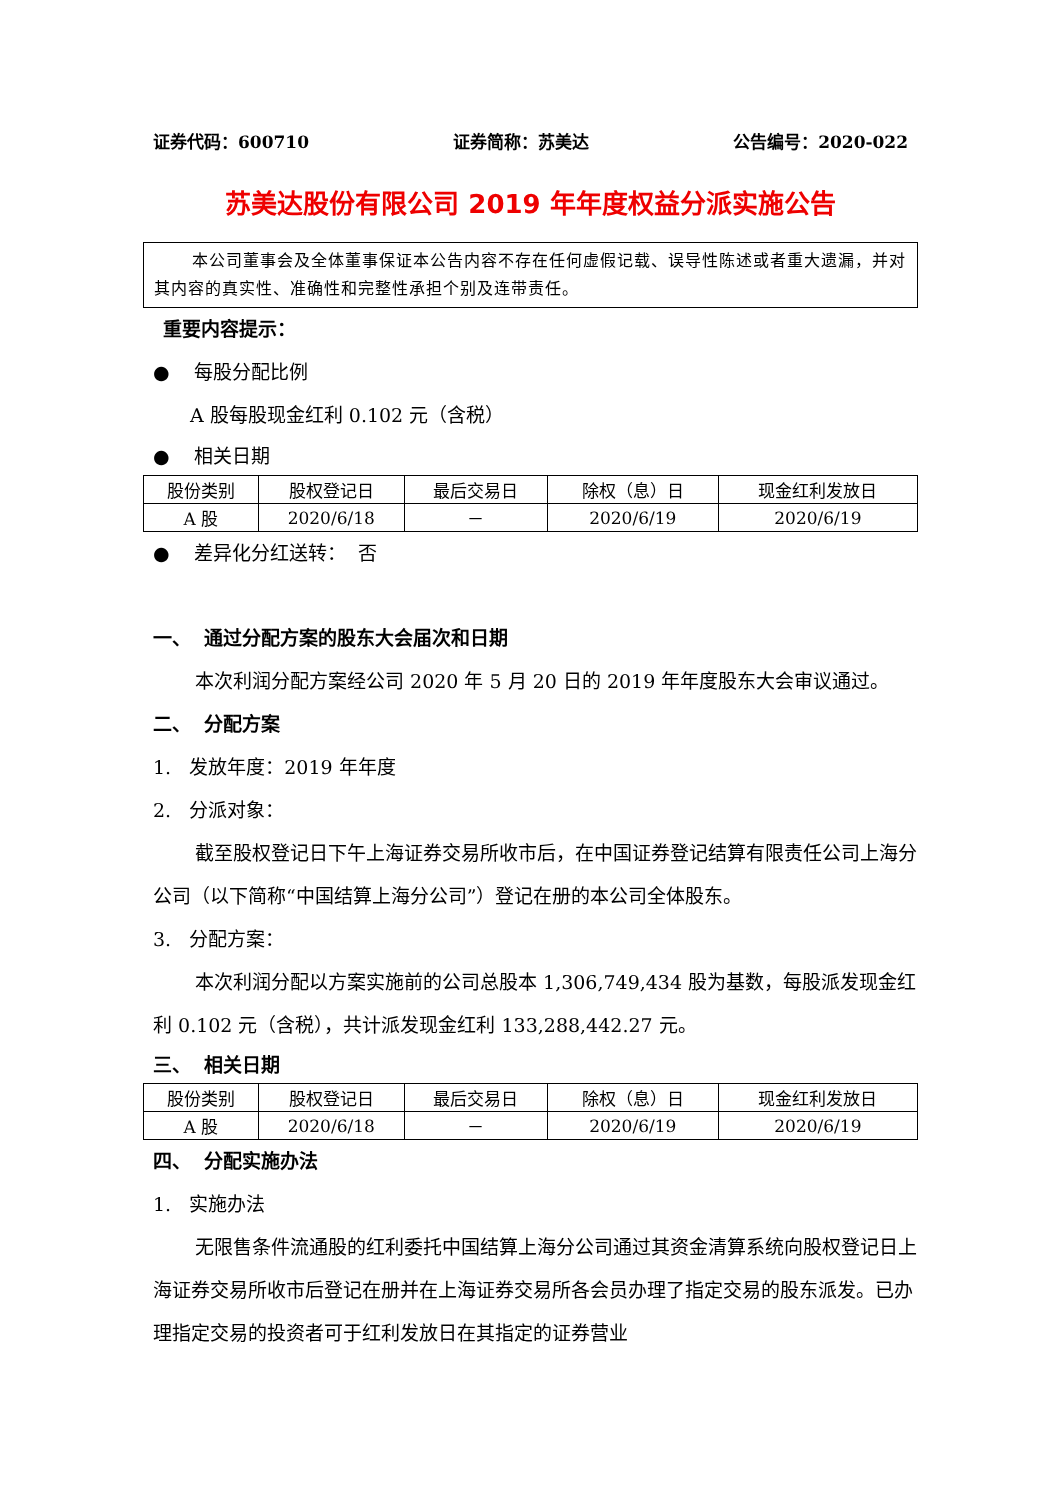证券代码：600710 证券简称：苏美达 公告编号：2020-022
苏美达股份有限公司 2019 年年度权益分派实施公告
本公司董事会及全体董事保证本公告内容不存在任何虚假记载、误导性陈述或者重大遗漏，并对其内容的真实性、准确性和完整性承担个别及连带责任。
重要内容提示：
● 每股分配比例
A 股每股现金红利 0.102 元（含税）
● 相关日期
| 股份类别 | 股权登记日 | 最后交易日 | 除权（息）日 | 现金红利发放日 |
| --- | --- | --- | --- | --- |
| A 股 | 2020/6/18 | － | 2020/6/19 | 2020/6/19 |
● 差异化分红送转： 否
一、 通过分配方案的股东大会届次和日期
本次利润分配方案经公司 2020 年 5 月 20 日的 2019 年年度股东大会审议通过。
二、 分配方案
1. 发放年度：2019 年年度
2. 分派对象：
截至股权登记日下午上海证券交易所收市后，在中国证券登记结算有限责任公司上海分公司（以下简称“中国结算上海分公司”）登记在册的本公司全体股东。
3. 分配方案：
本次利润分配以方案实施前的公司总股本 1,306,749,434 股为基数，每股派发现金红利 0.102 元（含税），共计派发现金红利 133,288,442.27 元。
三、 相关日期
| 股份类别 | 股权登记日 | 最后交易日 | 除权（息）日 | 现金红利发放日 |
| --- | --- | --- | --- | --- |
| A 股 | 2020/6/18 | － | 2020/6/19 | 2020/6/19 |
四、 分配实施办法
1. 实施办法
无限售条件流通股的红利委托中国结算上海分公司通过其资金清算系统向股权登记日上海证券交易所收市后登记在册并在上海证券交易所各会员办理了指定交易的股东派发。已办理指定交易的投资者可于红利发放日在其指定的证券营业